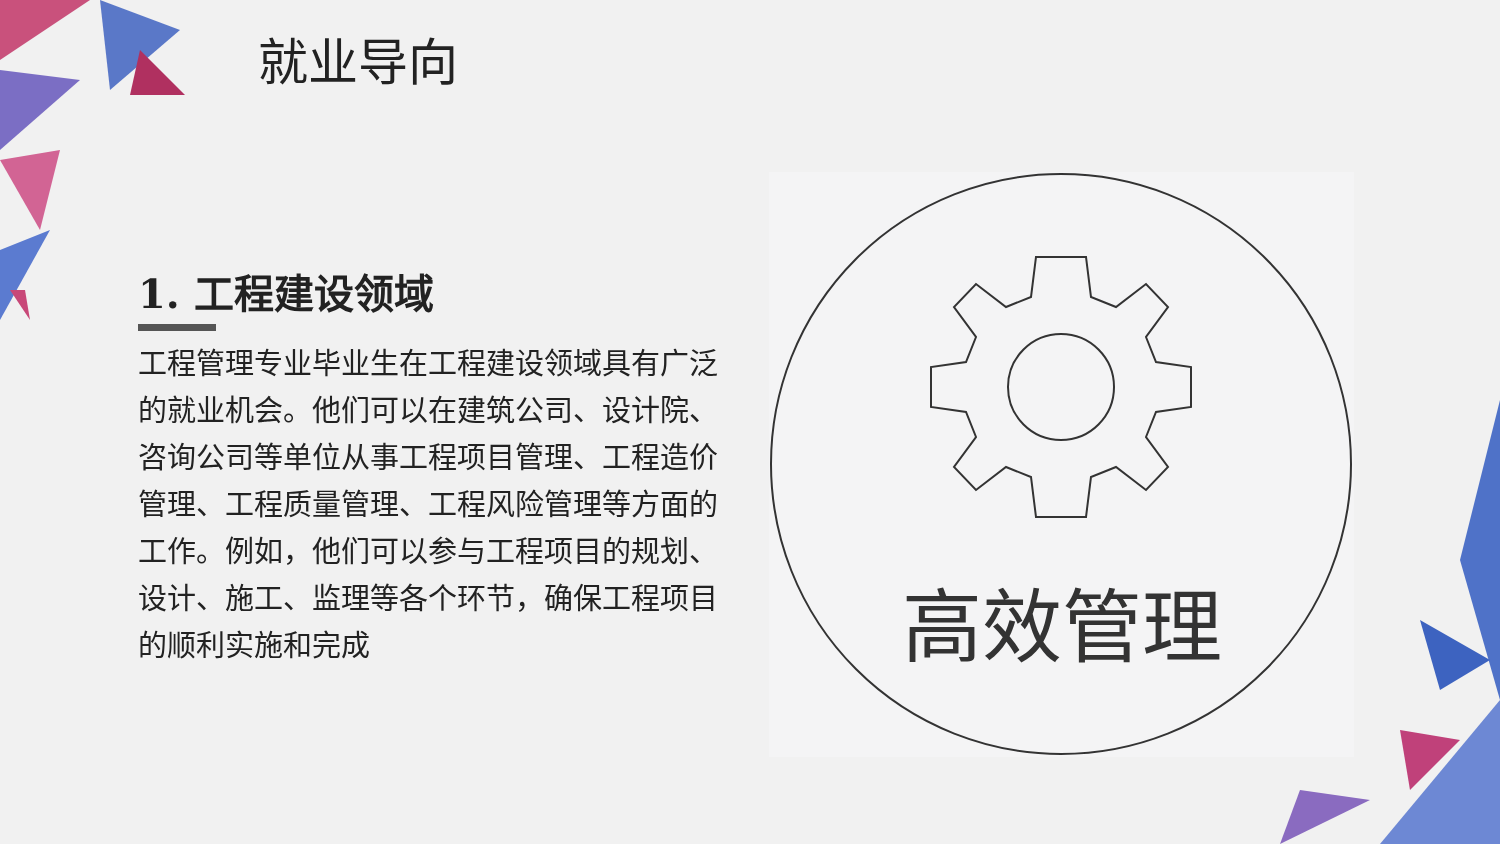就业导向
1. 工程建设领域
工程管理专业毕业生在工程建设领域具有广泛的就业机会。他们可以在建筑公司、设计院、咨询公司等单位从事工程项目管理、工程造价管理、工程质量管理、工程风险管理等方面的工作。例如，他们可以参与工程项目的规划、设计、施工、监理等各个环节，确保工程项目的顺利实施和完成
高效管理